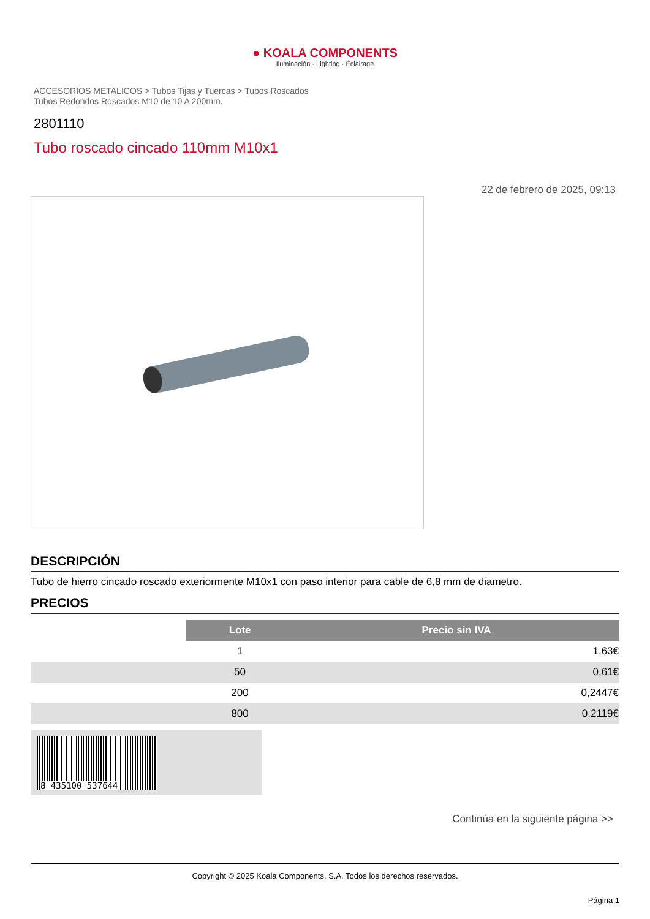● KOALA COMPONENTS
Iluminación · Lighting · Éclairage
ACCESORIOS METALICOS > Tubos Tijas y Tuercas > Tubos Roscados
Tubos Redondos Roscados M10 de 10 A 200mm.
2801110
Tubo roscado cincado 110mm M10x1
22 de febrero de 2025, 09:13
DESCRIPCIÓN
Tubo de hierro cincado roscado exteriormente M10x1 con paso interior para cable de 6,8 mm de diametro.
PRECIOS
| | Lote | Precio sin IVA |
| | 1 | 1,63€ |
| | 50 | 0,61€ |
| | 200 | 0,2447€ |
| | 800 | 0,2119€ |
8 435100 537644
Continúa en la siguiente página >>
Copyright © 2025 Koala Components, S.A. Todos los derechos reservados.
Página 1